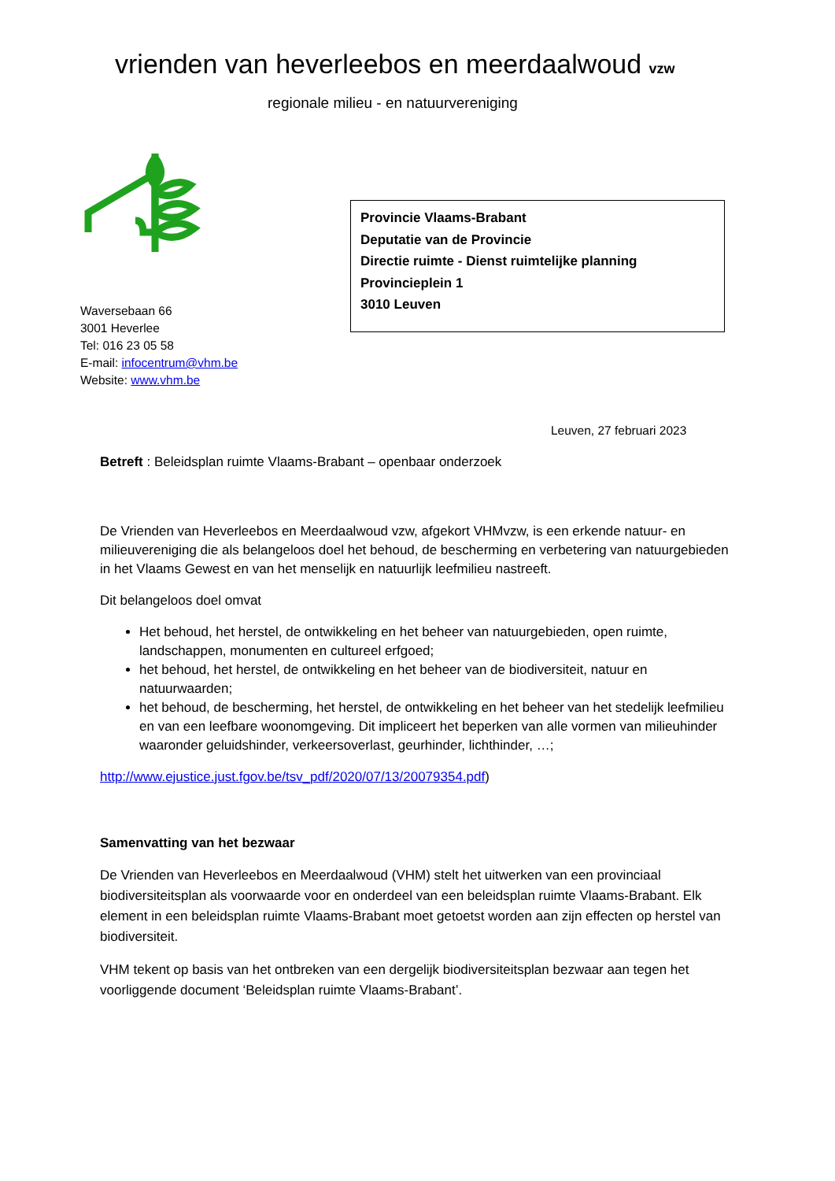vrienden van heverleebos en meerdaalwoud vzw
regionale milieu - en natuurvereniging
Provincie Vlaams-Brabant
Deputatie van de Provincie
Directie ruimte - Dienst ruimtelijke planning
Provincieplein 1
3010 Leuven
Waversebaan 66
3001 Heverlee
Tel: 016 23 05 58
E-mail: infocentrum@vhm.be
Website: www.vhm.be
Leuven, 27 februari 2023
Betreft : Beleidsplan ruimte Vlaams-Brabant – openbaar onderzoek
De Vrienden van Heverleebos en Meerdaalwoud vzw, afgekort VHMvzw, is een erkende natuur- en milieuvereniging die als belangeloos doel het behoud, de bescherming en verbetering van natuurgebieden in het Vlaams Gewest en van het menselijk en natuurlijk leefmilieu nastreeft.
Dit belangeloos doel omvat
Het behoud, het herstel, de ontwikkeling en het beheer van natuurgebieden, open ruimte, landschappen, monumenten en cultureel erfgoed;
het behoud, het herstel, de ontwikkeling en het beheer van de biodiversiteit, natuur en natuurwaarden;
het behoud, de bescherming, het herstel, de ontwikkeling en het beheer van het stedelijk leefmilieu en van een leefbare woonomgeving. Dit impliceert het beperken van alle vormen van milieuhinder waaronder geluidshinder, verkeersoverlast, geurhinder, lichthinder, …;
http://www.ejustice.just.fgov.be/tsv_pdf/2020/07/13/20079354.pdf)
Samenvatting van het bezwaar
De Vrienden van Heverleebos en Meerdaalwoud (VHM) stelt het uitwerken van een provinciaal biodiversiteitsplan als voorwaarde voor en onderdeel van een beleidsplan ruimte Vlaams-Brabant. Elk element in een beleidsplan ruimte Vlaams-Brabant moet getoetst worden aan zijn effecten op herstel van biodiversiteit.
VHM tekent op basis van het ontbreken van een dergelijk biodiversiteitsplan bezwaar aan tegen het voorliggende document ‘Beleidsplan ruimte Vlaams-Brabant’.